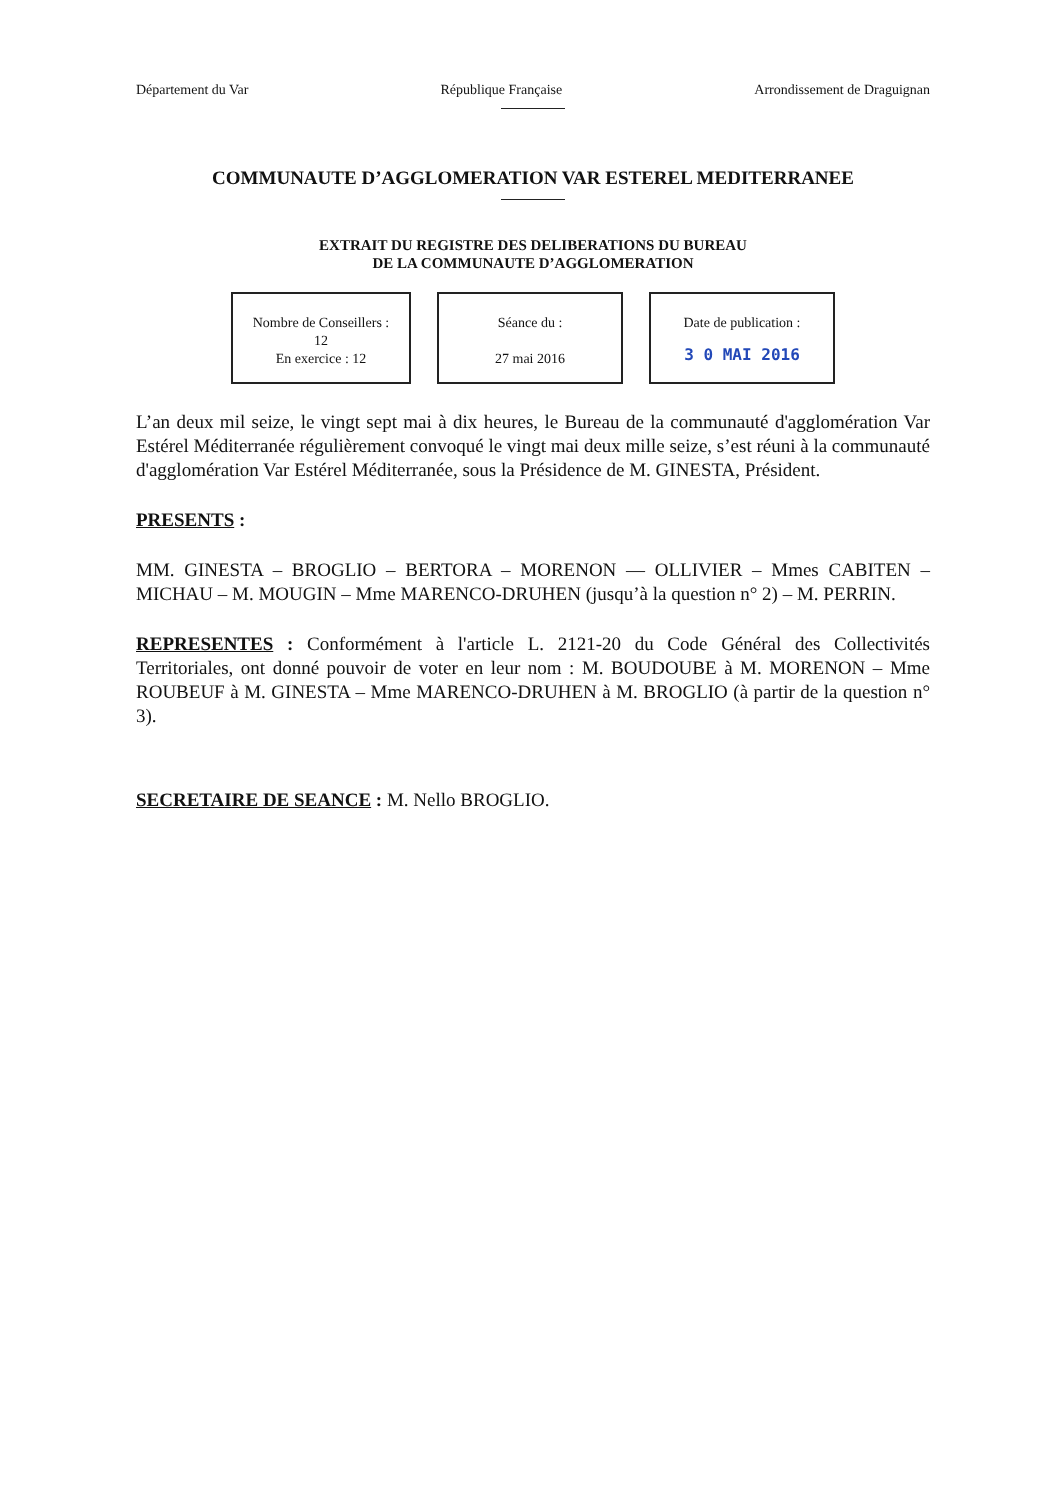Département du Var République Française Arrondissement de Draguignan
COMMUNAUTE D’AGGLOMERATION VAR ESTEREL MEDITERRANEE
EXTRAIT DU REGISTRE DES DELIBERATIONS DU BUREAU
DE LA COMMUNAUTE D’AGGLOMERATION
Nombre de Conseillers :
12
En exercice : 12
Séance du :
27 mai 2016
Date de publication :
3 0 MAI 2016
L’an deux mil seize, le vingt sept mai à dix heures, le Bureau de la communauté d'agglomération Var Estérel Méditerranée régulièrement convoqué le vingt mai deux mille seize, s’est réuni à la communauté d'agglomération Var Estérel Méditerranée, sous la Présidence de M. GINESTA, Président.
PRESENTS :
MM. GINESTA – BROGLIO – BERTORA – MORENON — OLLIVIER – Mmes CABITEN – MICHAU – M. MOUGIN – Mme MARENCO-DRUHEN (jusqu’à la question n° 2) – M. PERRIN.
REPRESENTES : Conformément à l'article L. 2121-20 du Code Général des Collectivités Territoriales, ont donné pouvoir de voter en leur nom : M. BOUDOUBE à M. MORENON – Mme ROUBEUF à M. GINESTA – Mme MARENCO-DRUHEN à M. BROGLIO (à partir de la question n° 3).
SECRETAIRE DE SEANCE : M. Nello BROGLIO.